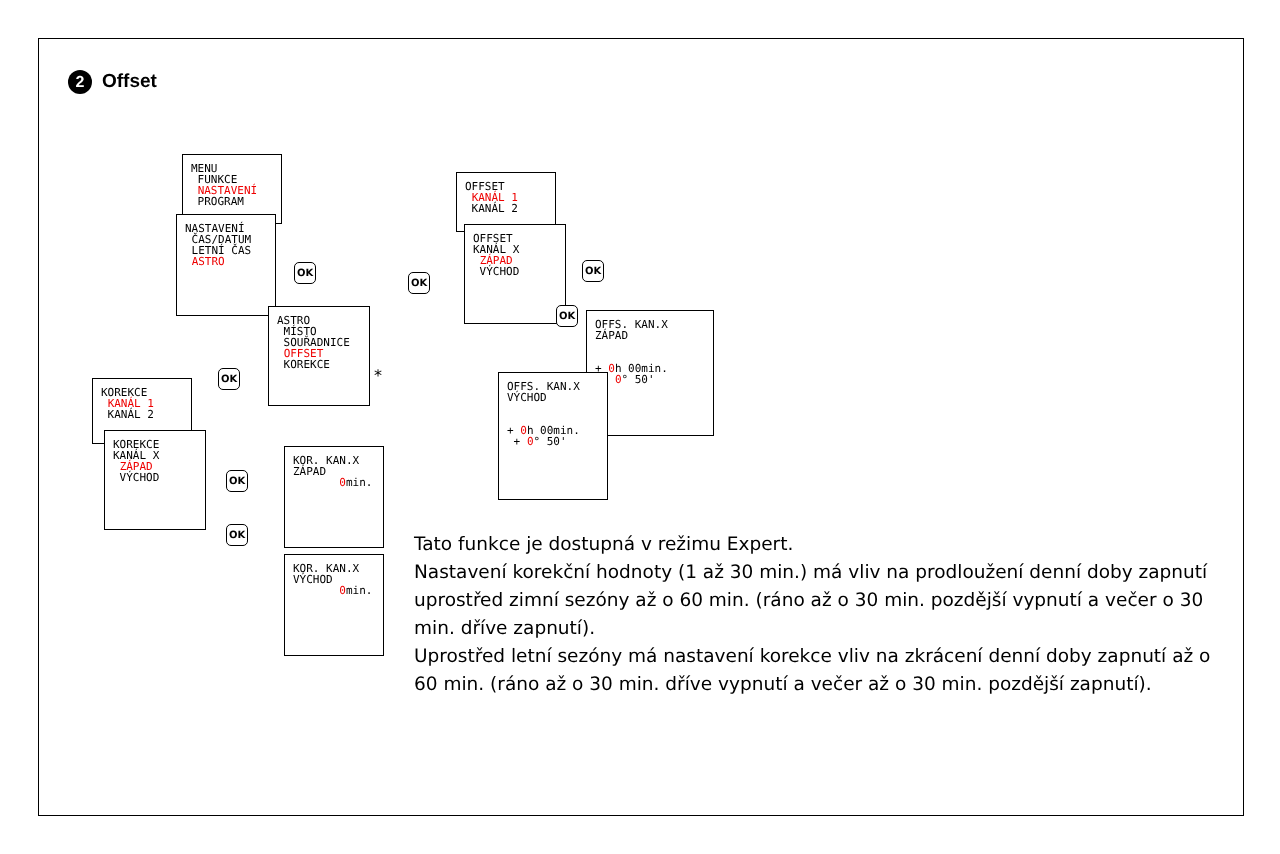2 Offset
MENU FUNKCE NASTAVENÍ PROGRAM
NASTAVENÍ ČAS/DATUM LETNÍ ČAS ASTRO
OK
ASTRO MÍSTO SOUŘADNICE OFFSET KOREKCE
*
OK
OK
OFFSET KANÁL 1 KANÁL 2
OFFSET KANÁL X ZÁPAD VÝCHOD
OK
OK
OFFS. KAN.X ZÁPAD + 0h 00min. + 0° 50'
OFFS. KAN.X VÝCHOD + 0h 00min. + 0° 50'
KOREKCE KANÁL 1 KANÁL 2
KOREKCE KANÁL X ZÁPAD VÝCHOD
OK
OK
KOR. KAN.X ZÁPAD 0min.
KOR. KAN.X VÝCHOD 0min.
Tato funkce je dostupná v režimu Expert.
Nastavení korekční hodnoty (1 až 30 min.) má vliv na prodloužení denní doby zapnutí uprostřed zimní sezóny až o 60 min. (ráno až o 30 min. pozdější vypnutí a večer o 30 min. dříve zapnutí).
Uprostřed letní sezóny má nastavení korekce vliv na zkrácení denní doby zapnutí až o 60 min. (ráno až o 30 min. dříve vypnutí a večer až o 30 min. pozdější zapnutí).